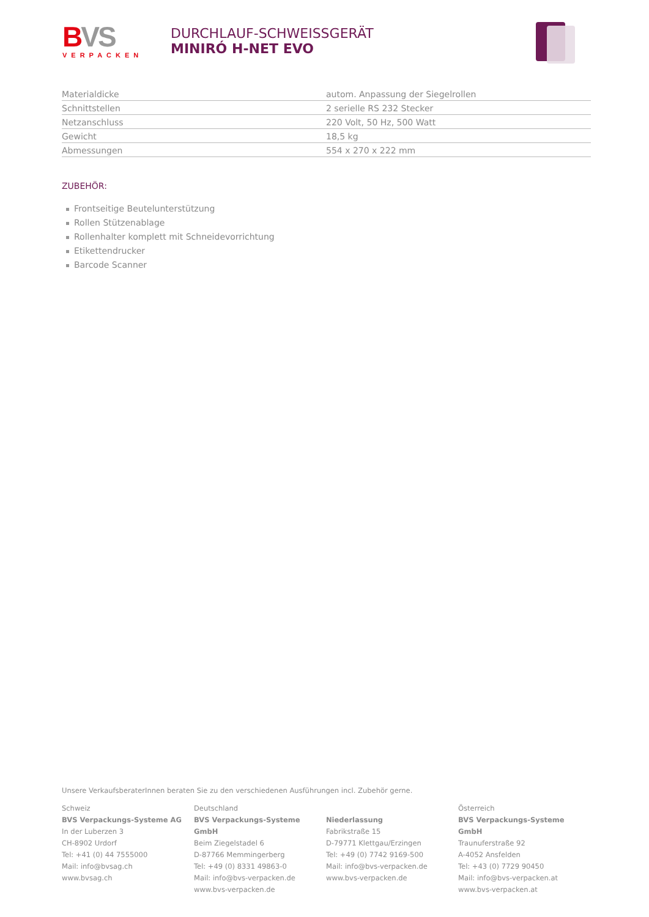BVS
VERPACKEN
DURCHLAUF-SCHWEISSGERÄT
MINIRÓ H-NET EVO
| Materialdicke | autom. Anpassung der Siegelrollen |
| Schnittstellen | 2 serielle RS 232 Stecker |
| Netzanschluss | 220 Volt, 50 Hz, 500 Watt |
| Gewicht | 18,5 kg |
| Abmessungen | 554 x 270 x 222 mm |
ZUBEHÖR:
Frontseitige Beutelunterstützung
Rollen Stützenablage
Rollenhalter komplett mit Schneidevorrichtung
Etikettendrucker
Barcode Scanner
Unsere VerkaufsberaterInnen beraten Sie zu den verschiedenen Ausführungen incl. Zubehör gerne.
Schweiz
BVS Verpackungs-Systeme AG
In der Luberzen 3
CH-8902 Urdorf
Tel: +41 (0) 44 7555000
Mail: info@bvsag.ch
www.bvsag.ch
Deutschland
BVS Verpackungs-Systeme GmbH
Beim Ziegelstadel 6
D-87766 Memmingerberg
Tel: +49 (0) 8331 49863-0
Mail: info@bvs-verpacken.de
www.bvs-verpacken.de
Niederlassung
Fabrikstraße 15
D-79771 Klettgau/Erzingen
Tel: +49 (0) 7742 9169-500
Mail: info@bvs-verpacken.de
www.bvs-verpacken.de
Österreich
BVS Verpackungs-Systeme GmbH
Traunuferstraße 92
A-4052 Ansfelden
Tel: +43 (0) 7729 90450
Mail: info@bvs-verpacken.at
www.bvs-verpacken.at